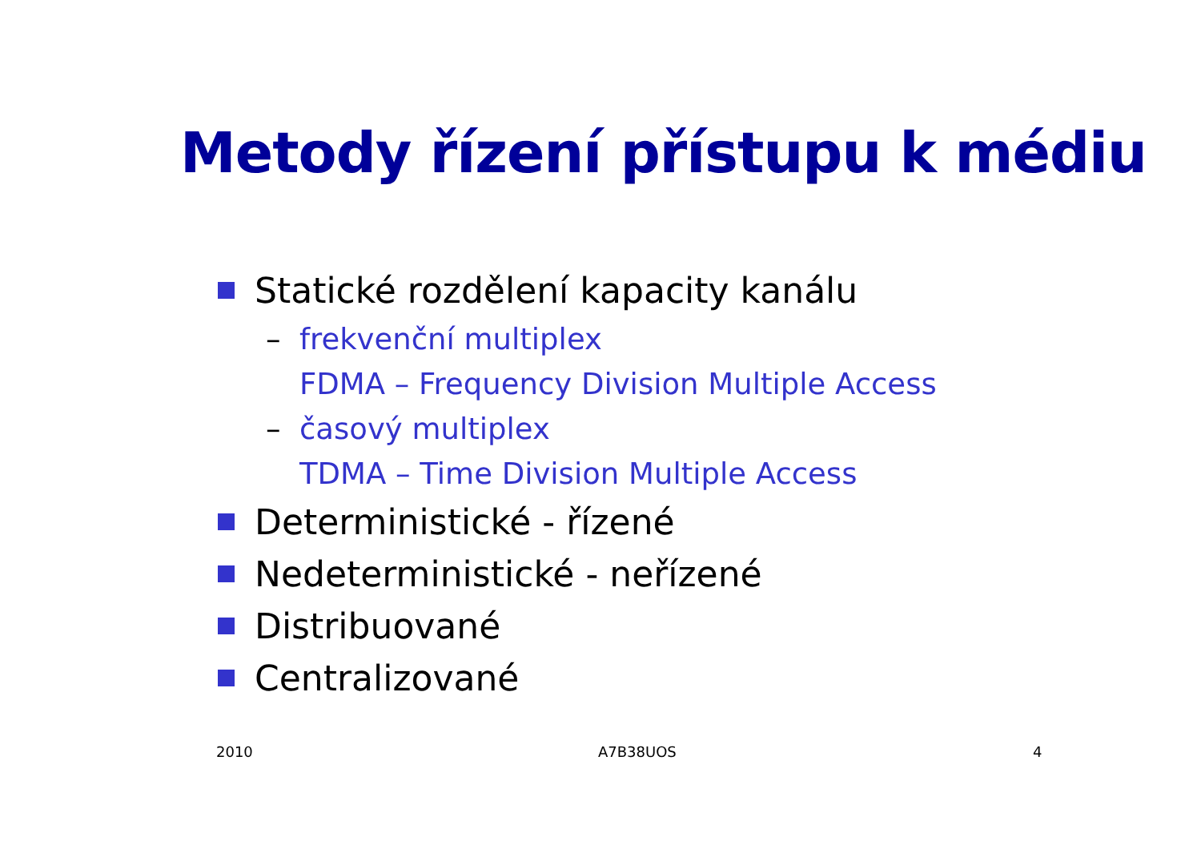Metody řízení přístupu k médiu
Statické rozdělení kapacity kanálu
– frekvenční multiplex
FDMA – Frequency Division Multiple Access
– časový multiplex
TDMA – Time Division Multiple Access
Deterministické - řízené
Nedeterministické - neřízené
Distribuované
Centralizované
2010 A7B38UOS 4